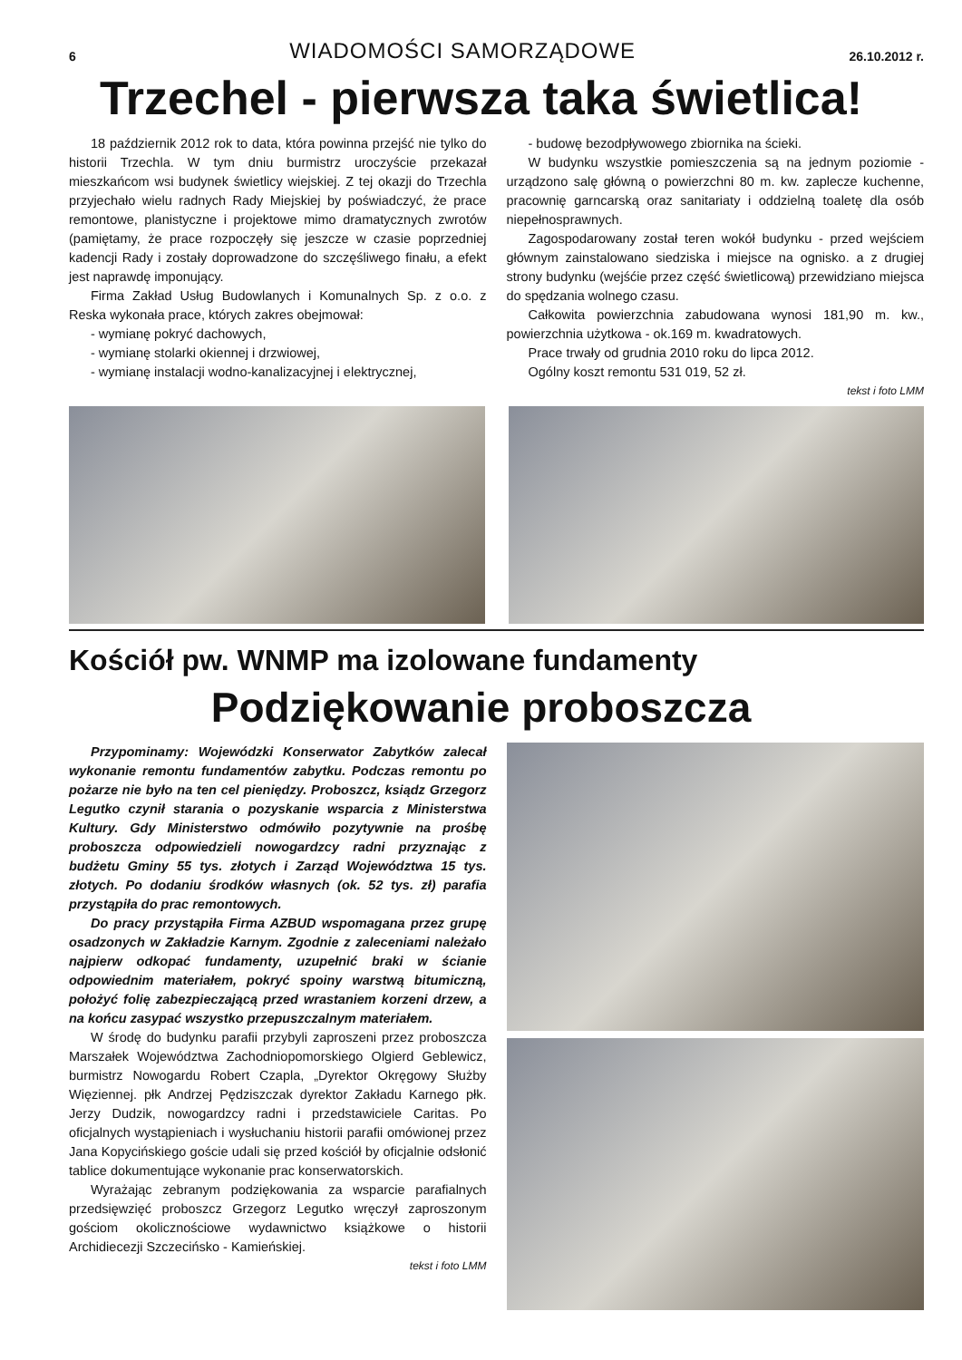6 WIADOMOŚCI SAMORZĄDOWE 26.10.2012 r.
Trzechel - pierwsza taka świetlica!
18 październik 2012 rok to data, która powinna przejść nie tylko do historii Trzechla. W tym dniu burmistrz uroczyście przekazał mieszkańcom wsi budynek świetlicy wiejskiej. Z tej okazji do Trzechla przyjechało wielu radnych Rady Miejskiej by poświadczyć, że prace remontowe, planistyczne i projektowe mimo dramatycznych zwrotów (pamiętamy, że prace rozpoczęły się jeszcze w czasie poprzedniej kadencji Rady i zostały doprowadzone do szczęśliwego finału, a efekt jest naprawdę imponujący.
Firma Zakład Usług Budowlanych i Komunalnych Sp. z o.o. z Reska wykonała prace, których zakres obejmował:
- wymianę pokryć dachowych,
- wymianę stolarki okiennej i drzwiowej,
- wymianę instalacji wodno-kanalizacyjnej i elektrycznej,
- budowę bezodpływowego zbiornika na ścieki.
W budynku wszystkie pomieszczenia są na jednym poziomie - urządzono salę główną o powierzchni 80 m. kw. zaplecze kuchenne, pracownię garncarską oraz sanitariaty i oddzielną toaletę dla osób niepełnosprawnych.
Zagospodarowany został teren wokół budynku - przed wejściem głównym zainstalowano siedziska i miejsce na ognisko. a z drugiej strony budynku (wejśćie przez część świetlicową) przewidziano miejsca do spędzania wolnego czasu.
Całkowita powierzchnia zabudowana wynosi 181,90 m. kw., powierzchnia użytkowa - ok.169 m. kwadratowych.
Prace trwały od grudnia 2010 roku do lipca 2012.
Ogólny koszt remontu 531 019, 52 zł.
tekst i foto LMM
Kościół pw. WNMP ma izolowane fundamenty
Podziękowanie proboszcza
Przypominamy: Wojewódzki Konserwator Zabytków zalecał wykonanie remontu fundamentów zabytku. Podczas remontu po pożarze nie było na ten cel pieniędzy. Proboszcz, ksiądz Grzegorz Legutko czynił starania o pozyskanie wsparcia z Ministerstwa Kultury. Gdy Ministerstwo odmówiło pozytywnie na prośbę proboszcza odpowiedzieli nowogardzcy radni przyznając z budżetu Gminy 55 tys. złotych i Zarząd Województwa 15 tys. złotych. Po dodaniu środków własnych (ok. 52 tys. zł) parafia przystąpiła do prac remontowych.
Do pracy przystąpiła Firma AZBUD wspomagana przez grupę osadzonych w Zakładzie Karnym. Zgodnie z zaleceniami należało najpierw odkopać fundamenty, uzupełnić braki w ścianie odpowiednim materiałem, pokryć spoiny warstwą bitumiczną, położyć folię zabezpieczającą przed wrastaniem korzeni drzew, a na końcu zasypać wszystko przepuszczalnym materiałem.
W środę do budynku parafii przybyli zaproszeni przez proboszcza Marszałek Województwa Zachodniopomorskiego Olgierd Geblewicz, burmistrz Nowogardu Robert Czapla, „Dyrektor Okręgowy Służby Więziennej. płk Andrzej Pędziszczak dyrektor Zakładu Karnego płk. Jerzy Dudzik, nowogardzcy radni i przedstawiciele Caritas. Po oficjalnych wystąpieniach i wysłuchaniu historii parafii omówionej przez Jana Kopycińskiego goście udali się przed kościół by oficjalnie odsłonić tablice dokumentujące wykonanie prac konserwatorskich.
Wyrażając zebranym podziękowania za wsparcie parafialnych przedsięwzięć proboszcz Grzegorz Legutko wręczył zaproszonym gościom okolicznościowe wydawnictwo książkowe o historii Archidiecezji Szczecińsko - Kamieńskiej.
tekst i foto LMM